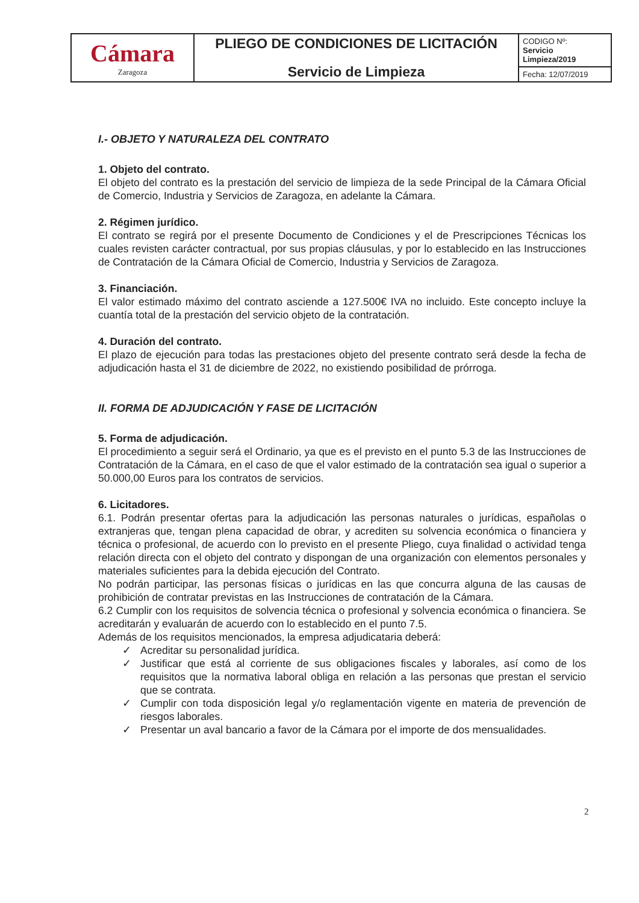| Cámara Zaragoza | PLIEGO DE CONDICIONES DE LICITACIÓN Servicio de Limpieza | CODIGO Nº: Servicio Limpieza/2019 |
| | | Fecha: 12/07/2019 |
I.- OBJETO Y NATURALEZA DEL CONTRATO
1. Objeto del contrato.
El objeto del contrato es la prestación del servicio de limpieza de la sede Principal de la Cámara Oficial de Comercio, Industria y Servicios de Zaragoza, en adelante la Cámara.
2. Régimen jurídico.
El contrato se regirá por el presente Documento de Condiciones y el de Prescripciones Técnicas los cuales revisten carácter contractual, por sus propias cláusulas, y por lo establecido en las Instrucciones de Contratación de la Cámara Oficial de Comercio, Industria y Servicios de Zaragoza.
3. Financiación.
El valor estimado máximo del contrato asciende a 127.500€ IVA no incluido. Este concepto incluye la cuantía total de la prestación del servicio objeto de la contratación.
4. Duración del contrato.
El plazo de ejecución para todas las prestaciones objeto del presente contrato será desde la fecha de adjudicación hasta el 31 de diciembre de 2022, no existiendo posibilidad de prórroga.
II. FORMA DE ADJUDICACIÓN Y FASE DE LICITACIÓN
5. Forma de adjudicación.
El procedimiento a seguir será el Ordinario, ya que es el previsto en el punto 5.3 de las Instrucciones de Contratación de la Cámara, en el caso de que el valor estimado de la contratación sea igual o superior a 50.000,00 Euros para los contratos de servicios.
6. Licitadores.
6.1. Podrán presentar ofertas para la adjudicación las personas naturales o jurídicas, españolas o extranjeras que, tengan plena capacidad de obrar, y acrediten su solvencia económica o financiera y técnica o profesional, de acuerdo con lo previsto en el presente Pliego, cuya finalidad o actividad tenga relación directa con el objeto del contrato y dispongan de una organización con elementos personales y materiales suficientes para la debida ejecución del Contrato.
No podrán participar, las personas físicas o jurídicas en las que concurra alguna de las causas de prohibición de contratar previstas en las Instrucciones de contratación de la Cámara.
6.2 Cumplir con los requisitos de solvencia técnica o profesional y solvencia económica o financiera. Se acreditarán y evaluarán de acuerdo con lo establecido en el punto 7.5.
Además de los requisitos mencionados, la empresa adjudicataria deberá:
✓ Acreditar su personalidad jurídica.
✓ Justificar que está al corriente de sus obligaciones fiscales y laborales, así como de los requisitos que la normativa laboral obliga en relación a las personas que prestan el servicio que se contrata.
✓ Cumplir con toda disposición legal y/o reglamentación vigente en materia de prevención de riesgos laborales.
✓ Presentar un aval bancario a favor de la Cámara por el importe de dos mensualidades.
2